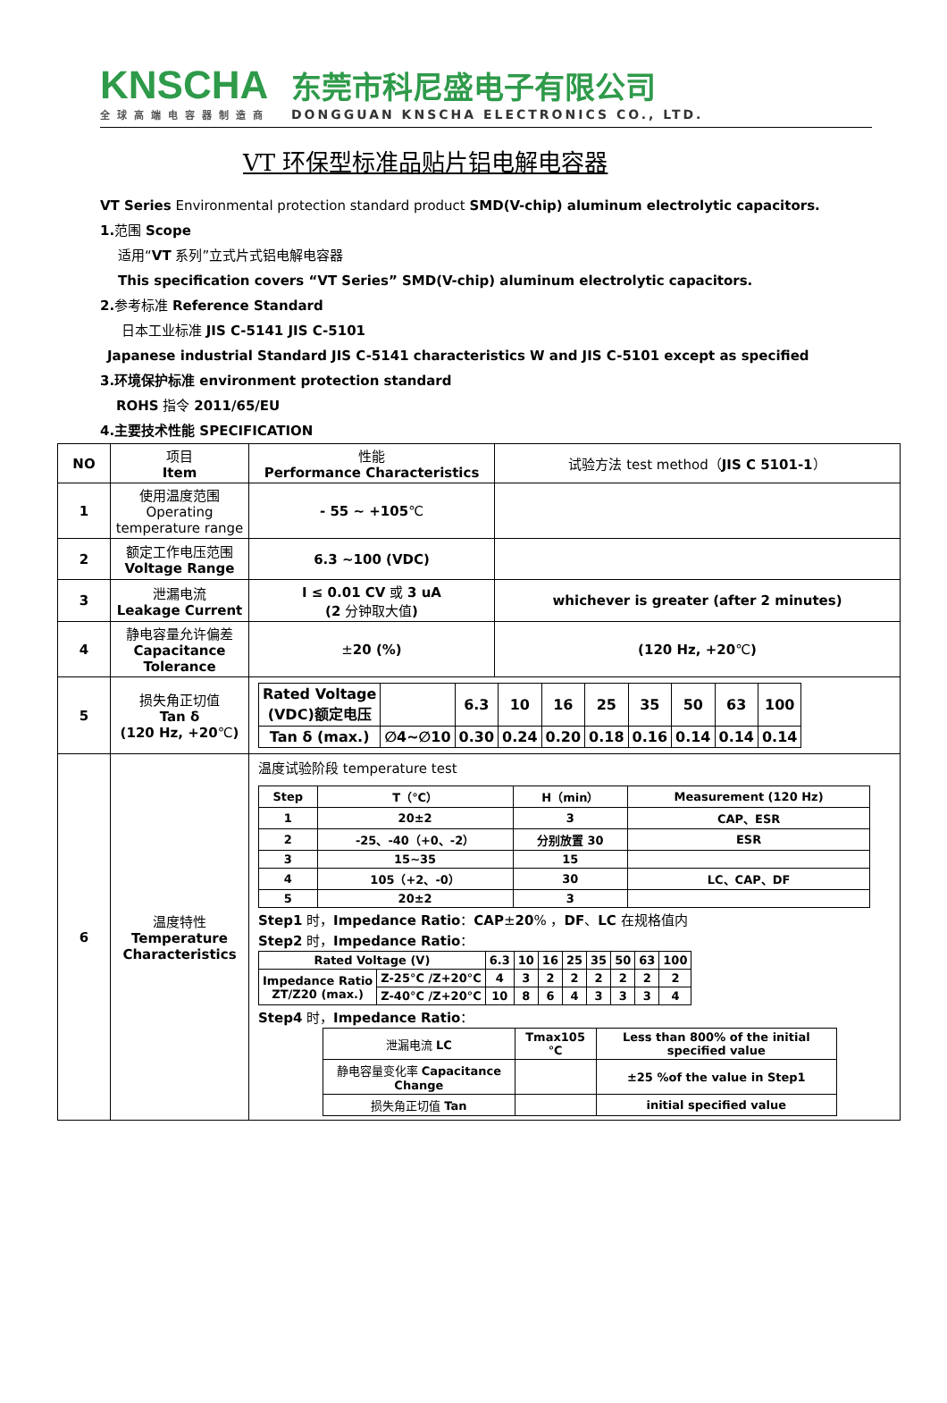KNSCHA
全球高端电容器制造商
东莞市科尼盛电子有限公司
DONGGUAN KNSCHA ELECTRONICS CO., LTD.
VT 环保型标准品贴片铝电解电容器
VT Series Environmental protection standard product SMD(V-chip) aluminum electrolytic capacitors.
1. 范围 Scope
适用“VT 系列”立式片式铝电解电容器
This specification covers “VT Series” SMD(V-chip) aluminum electrolytic capacitors.
2. 参考标准 Reference Standard
日本工业标准 JIS C-5141 JIS C-5101
Japanese industrial Standard JIS C-5141 characteristics W and JIS C-5101 except as specified
3.环境保护标准 environment protection standard
ROHS 指令 2011/65/EU
4.主要技术性能 SPECIFICATION
| NO | 项目 Item | 性能 Performance Characteristics | 试验方法 test method（ JIS C 5101-1 ） |
| 1 | 使用温度范围 Operating temperature range | - 55 ~ +105 ℃ | |
| 2 | 额定工作电压范围 Voltage Range | 6.3 ~100 (VDC) | |
| 3 | 泄漏电流 Leakage Current | I ≤ 0.01 CV 或 3 uA (2 分钟取大值 ) | whichever is greater (after 2 minutes) |
| 4 | 静电容量允许偏差 Capacitance Tolerance | ± 20 (%) | (120 Hz, +20 ℃ ) |
| 5 | 损失角正切值 Tan δ (120 Hz, +20 ℃ ) | / Rated Voltage (VDC)额定电压 / / 6.3 / 10 / 16 / 25 / 35 / 50 / 63 / 100 / / Tan δ (max.) / ∅4~∅10 / 0.30 / 0.24 / 0.20 / 0.18 / 0.16 / 0.14 / 0.14 / 0.14 / | |
| 6 | 温度特性 Temperature Characteristics | 温度试验阶段 temperature test / Step / T（℃） / H（min） / Measurement (120 Hz) / / 1 / 20±2 / 3 / CAP、ESR / / 2 / -25、-40（+0、-2） / 分别放置 30 / ESR / / 3 / 15~35 / 15 / / / 4 / 105（+2、-0） / 30 / LC、CAP、DF / / 5 / 20±2 / 3 / / Step1 时， Impedance Ratio ： CAP ± 20 % ， DF 、 LC 在规格值内 Step2 时， Impedance Ratio ： / Rated Voltage (V) / / 6.3 / 10 / 16 / 25 / 35 / 50 / 63 / 100 / / Impedance Ratio ZT/Z20 (max.) / Z-25°C /Z+20°C / 4 / 3 / 2 / 2 / 2 / 2 / 2 / 2 / / / Z-40°C /Z+20°C / 10 / 8 / 6 / 4 / 3 / 3 / 3 / 4 / Step4 时， Impedance Ratio ： / 泄漏电流 LC / Tmax105 ℃ / Less than 800% of the initial specified value / / 静电容量变化率 Capacitance Change / / ±25 %of the value in Step1 / / 损失角正切值 Tan / / initial specified value / | |